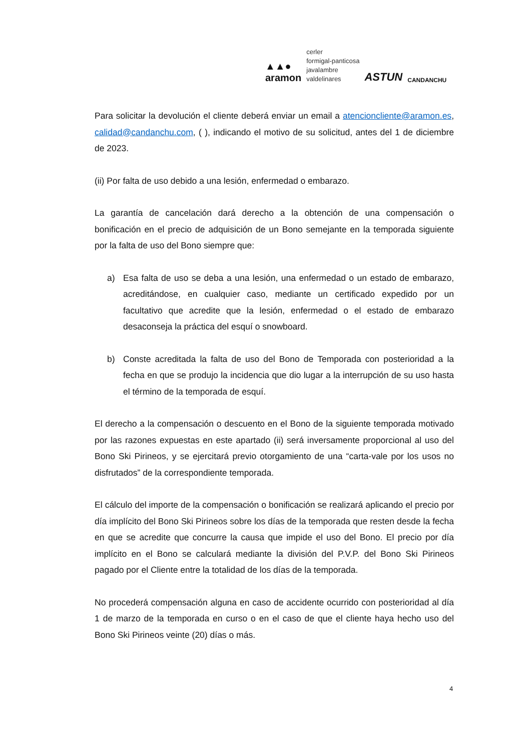▲▲●
aramon
cerler
formigal-panticosa
javalambre
valdelinares
ASTUN
CANDANCHU
Para solicitar la devolución el cliente deberá enviar un email a atencioncliente@aramon.es, calidad@candanchu.com, ( ), indicando el motivo de su solicitud, antes del 1 de diciembre de 2023.
(ii) Por falta de uso debido a una lesión, enfermedad o embarazo.
La garantía de cancelación dará derecho a la obtención de una compensación o bonificación en el precio de adquisición de un Bono semejante en la temporada siguiente por la falta de uso del Bono siempre que:
a) Esa falta de uso se deba a una lesión, una enfermedad o un estado de embarazo, acreditándose, en cualquier caso, mediante un certificado expedido por un facultativo que acredite que la lesión, enfermedad o el estado de embarazo desaconseja la práctica del esquí o snowboard.
b) Conste acreditada la falta de uso del Bono de Temporada con posterioridad a la fecha en que se produjo la incidencia que dio lugar a la interrupción de su uso hasta el término de la temporada de esquí.
El derecho a la compensación o descuento en el Bono de la siguiente temporada motivado por las razones expuestas en este apartado (ii) será inversamente proporcional al uso del Bono Ski Pirineos, y se ejercitará previo otorgamiento de una “carta-vale por los usos no disfrutados” de la correspondiente temporada.
El cálculo del importe de la compensación o bonificación se realizará aplicando el precio por día implícito del Bono Ski Pirineos sobre los días de la temporada que resten desde la fecha en que se acredite que concurre la causa que impide el uso del Bono. El precio por día implícito en el Bono se calculará mediante la división del P.V.P. del Bono Ski Pirineos pagado por el Cliente entre la totalidad de los días de la temporada.
No procederá compensación alguna en caso de accidente ocurrido con posterioridad al día 1 de marzo de la temporada en curso o en el caso de que el cliente haya hecho uso del Bono Ski Pirineos veinte (20) días o más.
4